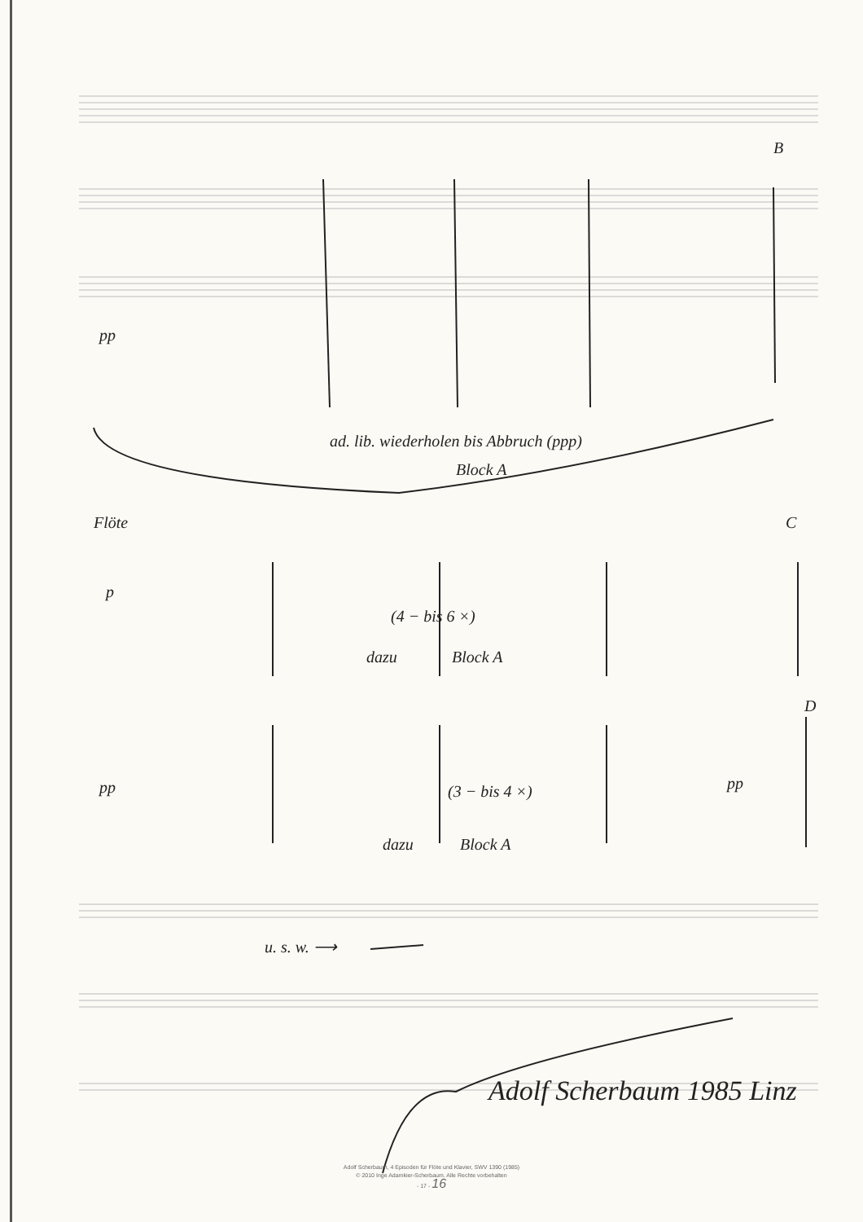B
pp
ad. lib. wiederholen bis Abbruch (ppp)
Block A
Flöte C
p
(4 − bis 6 ×)
dazu Block A
D
pp (3 − bis 4 ×) pp
dazu Block A
u. s. w. ⟶
Adolf Scherbaum 1985 Linz
Adolf Scherbaum, 4 Episoden für Flöte und Klavier, SWV 1390 (1985)
© 2010 Inge Adamkier-Scherbaum. Alle Rechte vorbehalten
- 17 - 16